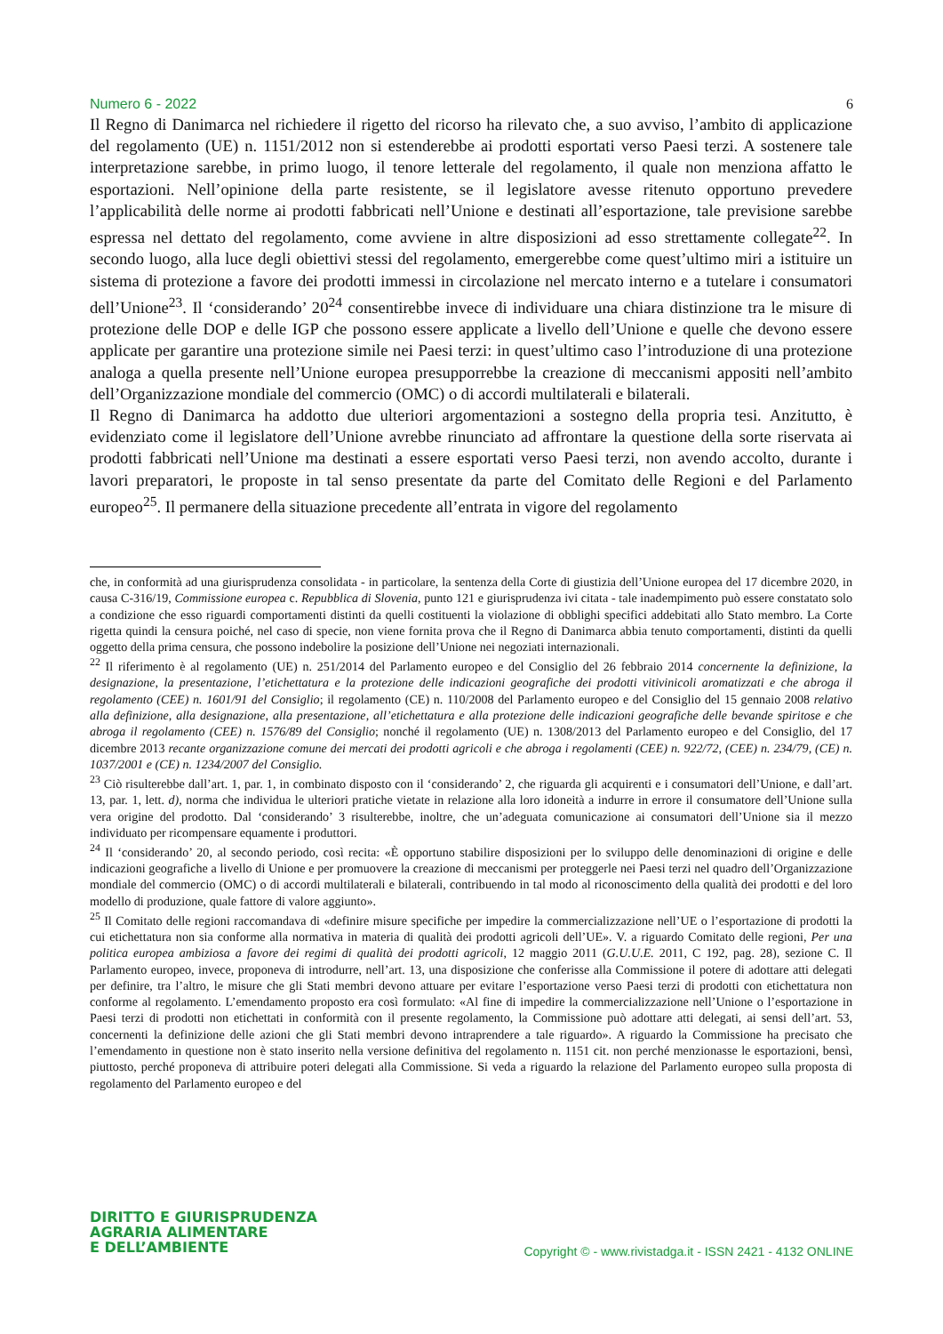Numero 6 - 2022 6
Il Regno di Danimarca nel richiedere il rigetto del ricorso ha rilevato che, a suo avviso, l’ambito di applicazione del regolamento (UE) n. 1151/2012 non si estenderebbe ai prodotti esportati verso Paesi terzi. A sostenere tale interpretazione sarebbe, in primo luogo, il tenore letterale del regolamento, il quale non menziona affatto le esportazioni. Nell’opinione della parte resistente, se il legislatore avesse ritenuto opportuno prevedere l’applicabilità delle norme ai prodotti fabbricati nell’Unione e destinati all’esportazione, tale previsione sarebbe espressa nel dettato del regolamento, come avviene in altre disposizioni ad esso strettamente collegate<sup>22</sup>. In secondo luogo, alla luce degli obiettivi stessi del regolamento, emergerebbe come quest’ultimo miri a istituire un sistema di protezione a favore dei prodotti immessi in circolazione nel mercato interno e a tutelare i consumatori dell’Unione<sup>23</sup>. Il ‘considerando’ 20<sup>24</sup> consentirebbe invece di individuare una chiara distinzione tra le misure di protezione delle DOP e delle IGP che possono essere applicate a livello dell’Unione e quelle che devono essere applicate per garantire una protezione simile nei Paesi terzi: in quest’ultimo caso l’introduzione di una protezione analoga a quella presente nell’Unione europea presupporrebbe la creazione di meccanismi appositi nell’ambito dell’Organizzazione mondiale del commercio (OMC) o di accordi multilaterali e bilaterali.
Il Regno di Danimarca ha addotto due ulteriori argomentazioni a sostegno della propria tesi. Anzitutto, è evidenziato come il legislatore dell’Unione avrebbe rinunciato ad affrontare la questione della sorte riservata ai prodotti fabbricati nell’Unione ma destinati a essere esportati verso Paesi terzi, non avendo accolto, durante i lavori preparatori, le proposte in tal senso presentate da parte del Comitato delle Regioni e del Parlamento europeo<sup>25</sup>. Il permanere della situazione precedente all’entrata in vigore del regolamento
che, in conformità ad una giurisprudenza consolidata - in particolare, la sentenza della Corte di giustizia dell’Unione europea del 17 dicembre 2020, in causa C-316/19, Commissione europea c. Repubblica di Slovenia, punto 121 e giurisprudenza ivi citata - tale inadempimento può essere constatato solo a condizione che esso riguardi comportamenti distinti da quelli costituenti la violazione di obblighi specifici addebitati allo Stato membro. La Corte rigetta quindi la censura poiché, nel caso di specie, non viene fornita prova che il Regno di Danimarca abbia tenuto comportamenti, distinti da quelli oggetto della prima censura, che possono indebolire la posizione dell’Unione nei negoziati internazionali.
<sup>22</sup> Il riferimento è al regolamento (UE) n. 251/2014 del Parlamento europeo e del Consiglio del 26 febbraio 2014 concernente la definizione, la designazione, la presentazione, l’etichettatura e la protezione delle indicazioni geografiche dei prodotti vitivinicoli aromatizzati e che abroga il regolamento (CEE) n. 1601/91 del Consiglio; il regolamento (CE) n. 110/2008 del Parlamento europeo e del Consiglio del 15 gennaio 2008 relativo alla definizione, alla designazione, alla presentazione, all’etichettatura e alla protezione delle indicazioni geografiche delle bevande spiritose e che abroga il regolamento (CEE) n. 1576/89 del Consiglio; nonché il regolamento (UE) n. 1308/2013 del Parlamento europeo e del Consiglio, del 17 dicembre 2013 recante organizzazione comune dei mercati dei prodotti agricoli e che abroga i regolamenti (CEE) n. 922/72, (CEE) n. 234/79, (CE) n. 1037/2001 e (CE) n. 1234/2007 del Consiglio.
<sup>23</sup> Ciò risulterebbe dall’art. 1, par. 1, in combinato disposto con il ‘considerando’ 2, che riguarda gli acquirenti e i consumatori dell’Unione, e dall’art. 13, par. 1, lett. d), norma che individua le ulteriori pratiche vietate in relazione alla loro idoneità a indurre in errore il consumatore dell’Unione sulla vera origine del prodotto. Dal ‘considerando’ 3 risulterebbe, inoltre, che un’adeguata comunicazione ai consumatori dell’Unione sia il mezzo individuato per ricompensare equamente i produttori.
<sup>24</sup> Il ‘considerando’ 20, al secondo periodo, così recita: «È opportuno stabilire disposizioni per lo sviluppo delle denominazioni di origine e delle indicazioni geografiche a livello di Unione e per promuovere la creazione di meccanismi per proteggerle nei Paesi terzi nel quadro dell’Organizzazione mondiale del commercio (OMC) o di accordi multilaterali e bilaterali, contribuendo in tal modo al riconoscimento della qualità dei prodotti e del loro modello di produzione, quale fattore di valore aggiunto».
<sup>25</sup> Il Comitato delle regioni raccomandava di «definire misure specifiche per impedire la commercializzazione nell’UE o l’esportazione di prodotti la cui etichettatura non sia conforme alla normativa in materia di qualità dei prodotti agricoli dell’UE». V. a riguardo Comitato delle regioni, Per una politica europea ambiziosa a favore dei regimi di qualità dei prodotti agricoli, 12 maggio 2011 (G.U.U.E. 2011, C 192, pag. 28), sezione C. Il Parlamento europeo, invece, proponeva di introdurre, nell’art. 13, una disposizione che conferisse alla Commissione il potere di adottare atti delegati per definire, tra l’altro, le misure che gli Stati membri devono attuare per evitare l’esportazione verso Paesi terzi di prodotti con etichettatura non conforme al regolamento. L’emendamento proposto era così formulato: «Al fine di impedire la commercializzazione nell’Unione o l’esportazione in Paesi terzi di prodotti non etichettati in conformità con il presente regolamento, la Commissione può adottare atti delegati, ai sensi dell’art. 53, concernenti la definizione delle azioni che gli Stati membri devono intraprendere a tale riguardo». A riguardo la Commissione ha precisato che l’emendamento in questione non è stato inserito nella versione definitiva del regolamento n. 1151 cit. non perché menzionasse le esportazioni, bensì, piuttosto, perché proponeva di attribuire poteri delegati alla Commissione. Si veda a riguardo la relazione del Parlamento europeo sulla proposta di regolamento del Parlamento europeo e del
DIRITTO E GIURISPRUDENZA
AGRARIA ALIMENTARE
E DELL’AMBIENTE
Copyright © - www.rivistadga.it - ISSN 2421 - 4132 ONLINE